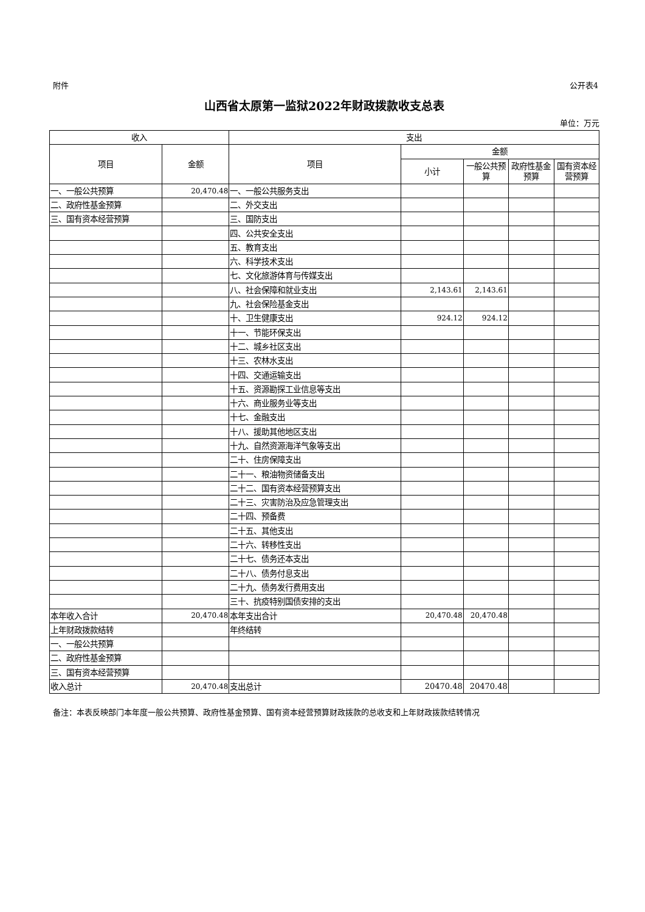附件 公开表4
山西省太原第一监狱2022年财政拨款收支总表
单位：万元
| 收入 | | 支出 | | | | |
| --- | --- | --- | --- | --- | --- | --- |
| 项目 | 金额 | 项目 | 金额 | | | |
| | | | 小计 | 一般公共预算 | 政府性基金预算 | 国有资本经营预算 |
| 一、一般公共预算 | 20,470.48 | 一、一般公共服务支出 | | | | |
| 二、政府性基金预算 | | 二、外交支出 | | | | |
| 三、国有资本经营预算 | | 三、国防支出 | | | | |
| | | 四、公共安全支出 | | | | |
| | | 五、教育支出 | | | | |
| | | 六、科学技术支出 | | | | |
| | | 七、文化旅游体育与传媒支出 | | | | |
| | | 八、社会保障和就业支出 | 2,143.61 | 2,143.61 | | |
| | | 九、社会保险基金支出 | | | | |
| | | 十、卫生健康支出 | 924.12 | 924.12 | | |
| | | 十一、节能环保支出 | | | | |
| | | 十二、城乡社区支出 | | | | |
| | | 十三、农林水支出 | | | | |
| | | 十四、交通运输支出 | | | | |
| | | 十五、资源勘探工业信息等支出 | | | | |
| | | 十六、商业服务业等支出 | | | | |
| | | 十七、金融支出 | | | | |
| | | 十八、援助其他地区支出 | | | | |
| | | 十九、自然资源海洋气象等支出 | | | | |
| | | 二十、住房保障支出 | | | | |
| | | 二十一、粮油物资储备支出 | | | | |
| | | 二十二、国有资本经营预算支出 | | | | |
| | | 二十三、灾害防治及应急管理支出 | | | | |
| | | 二十四、预备费 | | | | |
| | | 二十五、其他支出 | | | | |
| | | 二十六、转移性支出 | | | | |
| | | 二十七、债务还本支出 | | | | |
| | | 二十八、债务付息支出 | | | | |
| | | 二十九、债务发行费用支出 | | | | |
| | | 三十、抗疫特别国债安排的支出 | | | | |
| 本年收入合计 | 20,470.48 | 本年支出合计 | 20,470.48 | 20,470.48 | | |
| 上年财政拨款结转 | | 年终结转 | | | | |
| 一、一般公共预算 | | | | | | |
| 二、政府性基金预算 | | | | | | |
| 三、国有资本经营预算 | | | | | | |
| 收入总计 | 20,470.48 | 支出总计 | 20470.48 | 20470.48 | | |
备注：本表反映部门本年度一般公共预算、政府性基金预算、国有资本经营预算财政拨款的总收支和上年财政拨款结转情况